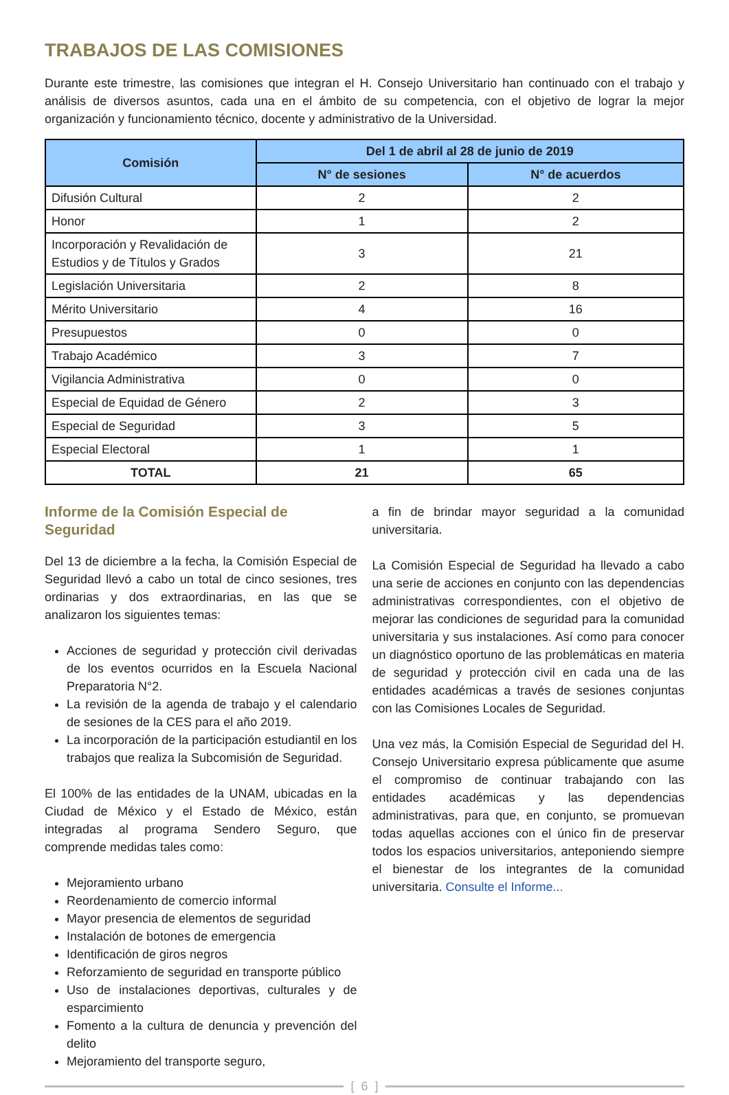TRABAJOS DE LAS COMISIONES
Durante este trimestre, las comisiones que integran el H. Consejo Universitario han continuado con el trabajo y análisis de diversos asuntos, cada una en el ámbito de su competencia, con el objetivo de lograr la mejor organización y funcionamiento técnico, docente y administrativo de la Universidad.
| Comisión | Del 1 de abril al 28 de junio de 2019 | |
| --- | --- | --- |
| | N° de sesiones | N° de acuerdos |
| Difusión Cultural | 2 | 2 |
| Honor | 1 | 2 |
| Incorporación y Revalidación de Estudios y de Títulos y Grados | 3 | 21 |
| Legislación Universitaria | 2 | 8 |
| Mérito Universitario | 4 | 16 |
| Presupuestos | 0 | 0 |
| Trabajo Académico | 3 | 7 |
| Vigilancia Administrativa | 0 | 0 |
| Especial de Equidad de Género | 2 | 3 |
| Especial de Seguridad | 3 | 5 |
| Especial Electoral | 1 | 1 |
| TOTAL | 21 | 65 |
Informe de la Comisión Especial de Seguridad
Del 13 de diciembre a la fecha, la Comisión Especial de Seguridad llevó a cabo un total de cinco sesiones, tres ordinarias y dos extraordinarias, en las que se analizaron los siguientes temas:
Acciones de seguridad y protección civil derivadas de los eventos ocurridos en la Escuela Nacional Preparatoria N°2.
La revisión de la agenda de trabajo y el calendario de sesiones de la CES para el año 2019.
La incorporación de la participación estudiantil en los trabajos que realiza la Subcomisión de Seguridad.
El 100% de las entidades de la UNAM, ubicadas en la Ciudad de México y el Estado de México, están integradas al programa Sendero Seguro, que comprende medidas tales como:
Mejoramiento urbano
Reordenamiento de comercio informal
Mayor presencia de elementos de seguridad
Instalación de botones de emergencia
Identificación de giros negros
Reforzamiento de seguridad en transporte público
Uso de instalaciones deportivas, culturales y de esparcimiento
Fomento a la cultura de denuncia y prevención del delito
Mejoramiento del transporte seguro,
a fin de brindar mayor seguridad a la comunidad universitaria.
La Comisión Especial de Seguridad ha llevado a cabo una serie de acciones en conjunto con las dependencias administrativas correspondientes, con el objetivo de mejorar las condiciones de seguridad para la comunidad universitaria y sus instalaciones. Así como para conocer un diagnóstico oportuno de las problemáticas en materia de seguridad y protección civil en cada una de las entidades académicas a través de sesiones conjuntas con las Comisiones Locales de Seguridad.
Una vez más, la Comisión Especial de Seguridad del H. Consejo Universitario expresa públicamente que asume el compromiso de continuar trabajando con las entidades académicas y las dependencias administrativas, para que, en conjunto, se promuevan todas aquellas acciones con el único fin de preservar todos los espacios universitarios, anteponiendo siempre el bienestar de los integrantes de la comunidad universitaria. Consulte el Informe...
[ 6 ]